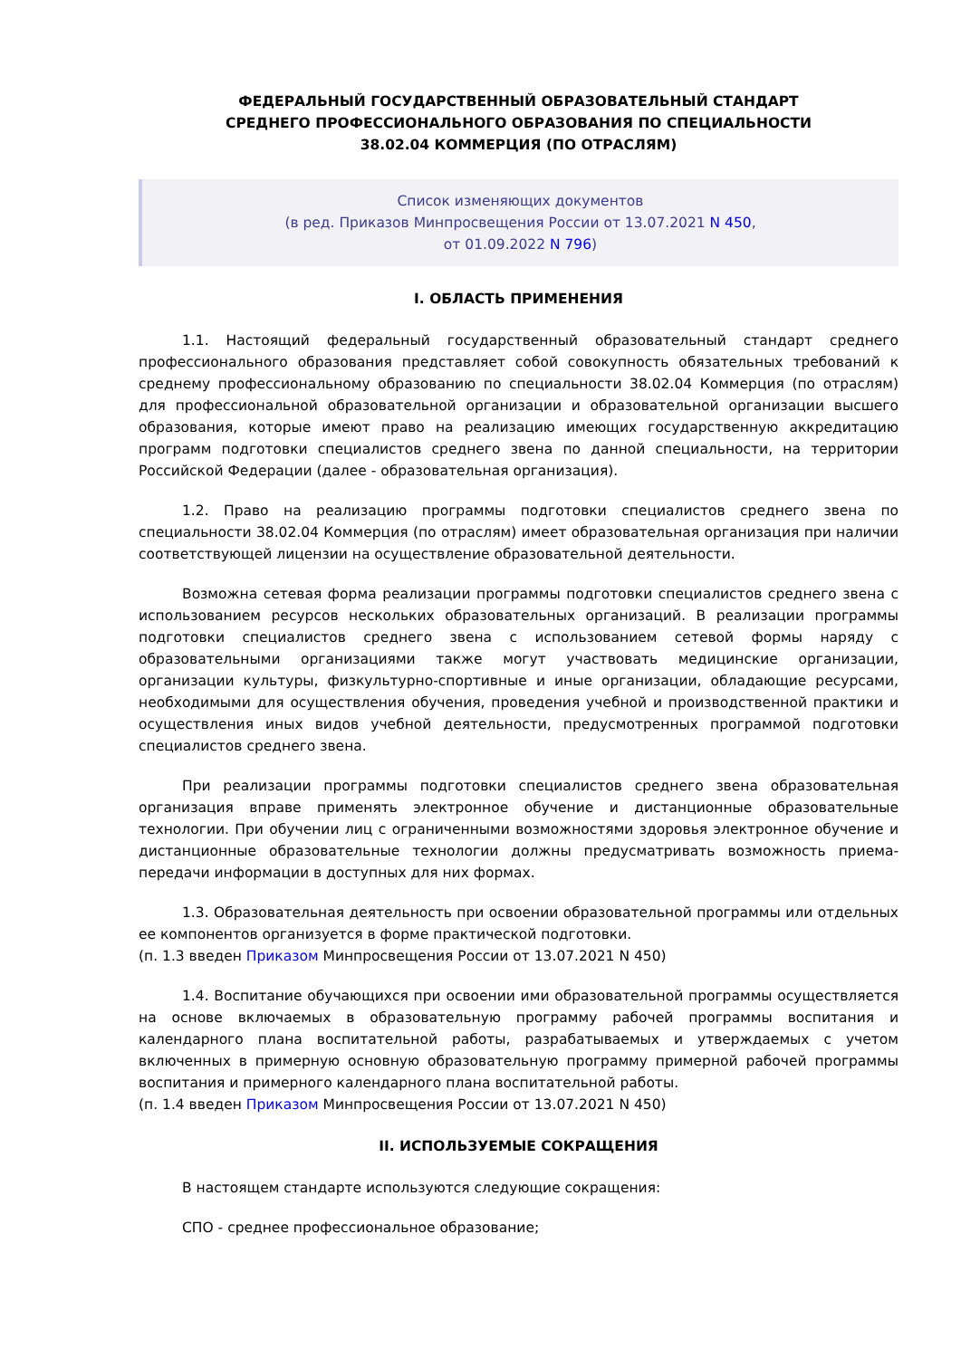ФЕДЕРАЛЬНЫЙ ГОСУДАРСТВЕННЫЙ ОБРАЗОВАТЕЛЬНЫЙ СТАНДАРТ
СРЕДНЕГО ПРОФЕССИОНАЛЬНОГО ОБРАЗОВАНИЯ ПО СПЕЦИАЛЬНОСТИ
38.02.04 КОММЕРЦИЯ (ПО ОТРАСЛЯМ)
Список изменяющих документов
(в ред. Приказов Минпросвещения России от 13.07.2021 N 450,
от 01.09.2022 N 796)
I. ОБЛАСТЬ ПРИМЕНЕНИЯ
1.1. Настоящий федеральный государственный образовательный стандарт среднего профессионального образования представляет собой совокупность обязательных требований к среднему профессиональному образованию по специальности 38.02.04 Коммерция (по отраслям) для профессиональной образовательной организации и образовательной организации высшего образования, которые имеют право на реализацию имеющих государственную аккредитацию программ подготовки специалистов среднего звена по данной специальности, на территории Российской Федерации (далее - образовательная организация).
1.2. Право на реализацию программы подготовки специалистов среднего звена по специальности 38.02.04 Коммерция (по отраслям) имеет образовательная организация при наличии соответствующей лицензии на осуществление образовательной деятельности.
Возможна сетевая форма реализации программы подготовки специалистов среднего звена с использованием ресурсов нескольких образовательных организаций. В реализации программы подготовки специалистов среднего звена с использованием сетевой формы наряду с образовательными организациями также могут участвовать медицинские организации, организации культуры, физкультурно-спортивные и иные организации, обладающие ресурсами, необходимыми для осуществления обучения, проведения учебной и производственной практики и осуществления иных видов учебной деятельности, предусмотренных программой подготовки специалистов среднего звена.
При реализации программы подготовки специалистов среднего звена образовательная организация вправе применять электронное обучение и дистанционные образовательные технологии. При обучении лиц с ограниченными возможностями здоровья электронное обучение и дистанционные образовательные технологии должны предусматривать возможность приема-передачи информации в доступных для них формах.
1.3. Образовательная деятельность при освоении образовательной программы или отдельных ее компонентов организуется в форме практической подготовки.
(п. 1.3 введен Приказом Минпросвещения России от 13.07.2021 N 450)
1.4. Воспитание обучающихся при освоении ими образовательной программы осуществляется на основе включаемых в образовательную программу рабочей программы воспитания и календарного плана воспитательной работы, разрабатываемых и утверждаемых с учетом включенных в примерную основную образовательную программу примерной рабочей программы воспитания и примерного календарного плана воспитательной работы.
(п. 1.4 введен Приказом Минпросвещения России от 13.07.2021 N 450)
II. ИСПОЛЬЗУЕМЫЕ СОКРАЩЕНИЯ
В настоящем стандарте используются следующие сокращения:
СПО - среднее профессиональное образование;